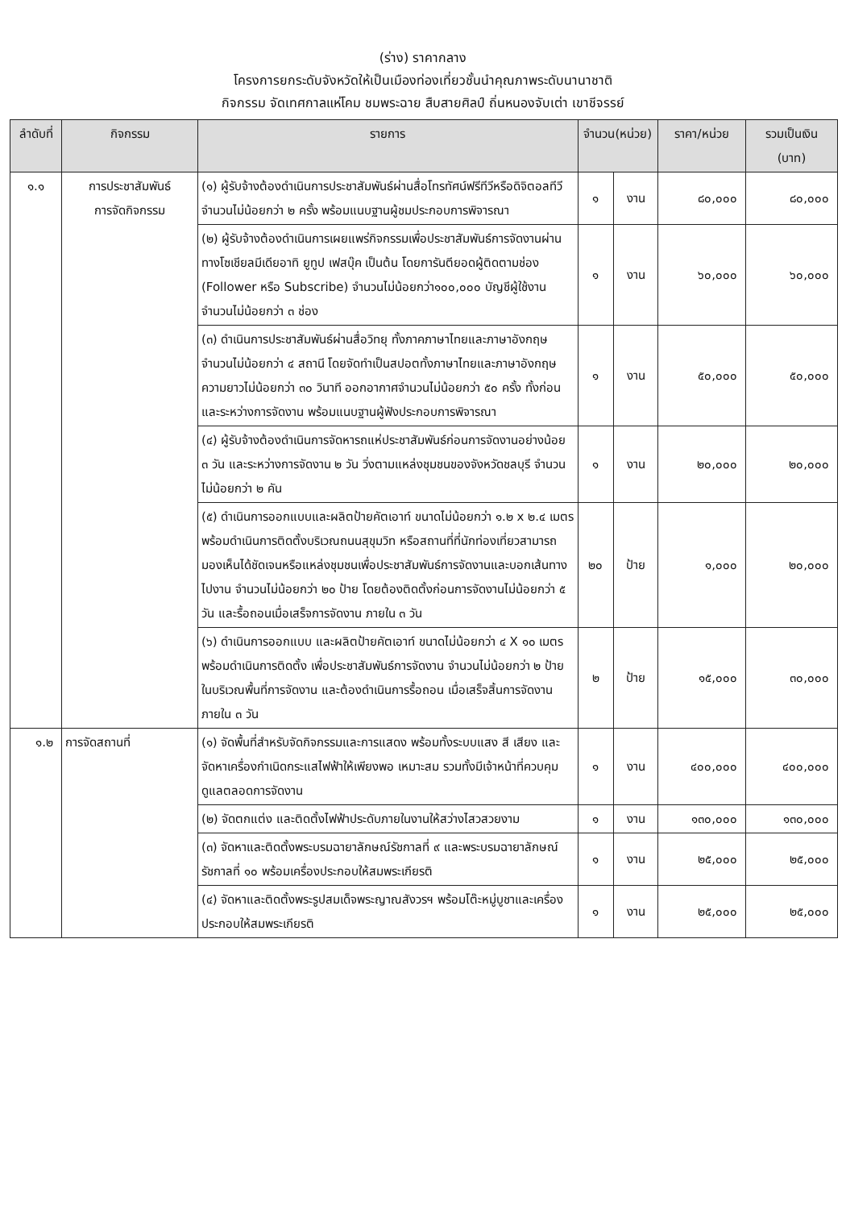(ร่าง) ราคากลาง
โครงการยกระดับจังหวัดให้เป็นเมืองท่องเที่ยวชั้นนำคุณภาพระดับนานาชาติ
กิจกรรม จัดเทศกาลแห่โคม ชมพระฉาย สืบสายศิลป์ ถิ่นหนองจับเต่า เขาชีจรรย์
| ลำดับที่ | กิจกรรม | รายการ | จำนวน(หน่วย) | | ราคา/หน่วย | รวมเป็นเงิน (บาท) |
| --- | --- | --- | --- | --- | --- | --- |
| ๑.๑ | การประชาสัมพันธ์ การจัดกิจกรรม | (๑) ผู้รับจ้างต้องดำเนินการประชาสัมพันธ์ผ่านสื่อโทรทัศน์ฟรีทีวีหรือดิจิตอลทีวี จำนวนไม่น้อยกว่า ๒ ครั้ง พร้อมแนบฐานผู้ชมประกอบการพิจารณา | ๑ | งาน | ๘๐,๐๐๐ | ๘๐,๐๐๐ |
| | | (๒) ผู้รับจ้างต้องดำเนินการเผยแพร่กิจกรรมเพื่อประชาสัมพันธ์การจัดงานผ่านทางโซเชียลมีเดียอาทิ ยูทูป เฟสบุ๊ค เป็นต้น โดยการันตียอดผู้ติดตามช่อง (Follower หรือ Subscribe) จำนวนไม่น้อยกว่า๑๐๐,๐๐๐ บัญชีผู้ใช้งาน จำนวนไม่น้อยกว่า ๓ ช่อง | ๑ | งาน | ๖๐,๐๐๐ | ๖๐,๐๐๐ |
| | | (๓) ดำเนินการประชาสัมพันธ์ผ่านสื่อวิทยุ ทั้งภาคภาษาไทยและภาษาอังกฤษจำนวนไม่น้อยกว่า ๔ สถานี โดยจัดทำเป็นสปอตทั้งภาษาไทยและภาษาอังกฤษ ความยาวไม่น้อยกว่า ๓๐ วินาที ออกอากาศจำนวนไม่น้อยกว่า ๕๐ ครั้ง ทั้งก่อน และระหว่างการจัดงาน พร้อมแนบฐานผู้ฟังประกอบการพิจารณา | ๑ | งาน | ๕๐,๐๐๐ | ๕๐,๐๐๐ |
| | | (๔) ผู้รับจ้างต้องดำเนินการจัดหารถแห่ประชาสัมพันธ์ก่อนการจัดงานอย่างน้อย ๓ วัน และระหว่างการจัดงาน ๒ วัน วิ่งตามแหล่งชุมชนของจังหวัดชลบุรี จำนวนไม่น้อยกว่า ๒ คัน | ๑ | งาน | ๒๐,๐๐๐ | ๒๐,๐๐๐ |
| | | (๕) ดำเนินการออกแบบและผลิตป้ายคัตเอาท์ ขนาดไม่น้อยกว่า ๑.๒ x ๒.๔ เมตร พร้อมดำเนินการติดตั้งบริเวณถนนสุขุมวิท หรือสถานที่ที่นักท่องเที่ยวสามารถมองเห็นได้ชัดเจนหรือแหล่งชุมชนเพื่อประชาสัมพันธ์การจัดงานและบอกเส้นทางไปงาน จำนวนไม่น้อยกว่า ๒๐ ป้าย โดยต้องติดตั้งก่อนการจัดงานไม่น้อยกว่า ๕ วัน และรื้อถอนเมื่อเสร็จการจัดงาน ภายใน ๓ วัน | ๒๐ | ป้าย | ๑,๐๐๐ | ๒๐,๐๐๐ |
| | | (๖) ดำเนินการออกแบบ และผลิตป้ายคัตเอาท์ ขนาดไม่น้อยกว่า ๔ X ๑๐ เมตร พร้อมดำเนินการติดตั้ง เพื่อประชาสัมพันธ์การจัดงาน จำนวนไม่น้อยกว่า ๒ ป้าย ในบริเวณพื้นที่การจัดงาน และต้องดำเนินการรื้อถอน เมื่อเสร็จสิ้นการจัดงาน ภายใน ๓ วัน | ๒ | ป้าย | ๑๕,๐๐๐ | ๓๐,๐๐๐ |
| ๑.๒ | การจัดสถานที่ | (๑) จัดพื้นที่สำหรับจัดกิจกรรมและการแสดง พร้อมทั้งระบบแสง สี เสียง และจัดหาเครื่องกำเนิดกระแสไฟฟ้าให้เพียงพอ เหมาะสม รวมทั้งมีเจ้าหน้าที่ควบคุมดูแลตลอดการจัดงาน | ๑ | งาน | ๔๐๐,๐๐๐ | ๔๐๐,๐๐๐ |
| | | (๒) จัดตกแต่ง และติดตั้งไฟฟ้าประดับภายในงานให้สว่างไสวสวยงาม | ๑ | งาน | ๑๓๐,๐๐๐ | ๑๓๐,๐๐๐ |
| | | (๓) จัดหาและติดตั้งพระบรมฉายาลักษณ์รัชกาลที่ ๙ และพระบรมฉายาลักษณ์รัชกาลที่ ๑๐ พร้อมเครื่องประกอบให้สมพระเกียรติ | ๑ | งาน | ๒๕,๐๐๐ | ๒๕,๐๐๐ |
| | | (๔) จัดหาและติดตั้งพระรูปสมเด็จพระญาณสังวรฯ พร้อมโต๊ะหมู่บูชาและเครื่องประกอบให้สมพระเกียรติ | ๑ | งาน | ๒๕,๐๐๐ | ๒๕,๐๐๐ |